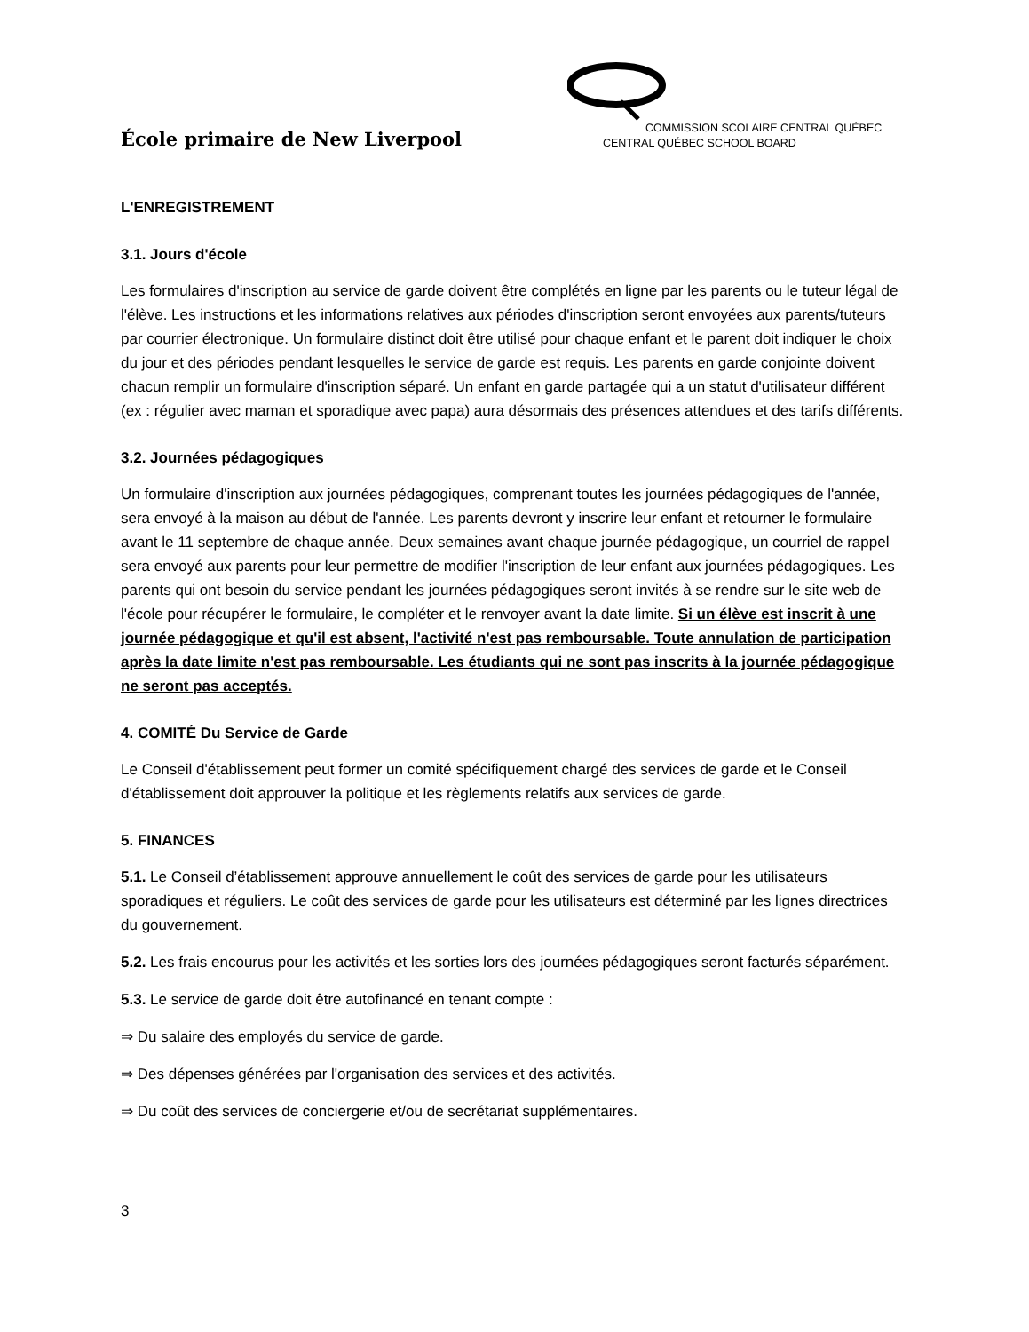École primaire de New Liverpool
COMMISSION SCOLAIRE CENTRAL QUÉBEC
CENTRAL QUÉBEC SCHOOL BOARD
L'ENREGISTREMENT
3.1. Jours d'école
Les formulaires d'inscription au service de garde doivent être complétés en ligne par les parents ou le tuteur légal de l'élève. Les instructions et les informations relatives aux périodes d'inscription seront envoyées aux parents/tuteurs par courrier électronique. Un formulaire distinct doit être utilisé pour chaque enfant et le parent doit indiquer le choix du jour et des périodes pendant lesquelles le service de garde est requis. Les parents en garde conjointe doivent chacun remplir un formulaire d'inscription séparé. Un enfant en garde partagée qui a un statut d'utilisateur différent (ex : régulier avec maman et sporadique avec papa) aura désormais des présences attendues et des tarifs différents.
3.2. Journées pédagogiques
Un formulaire d'inscription aux journées pédagogiques, comprenant toutes les journées pédagogiques de l'année, sera envoyé à la maison au début de l'année. Les parents devront y inscrire leur enfant et retourner le formulaire avant le 11 septembre de chaque année. Deux semaines avant chaque journée pédagogique, un courriel de rappel sera envoyé aux parents pour leur permettre de modifier l'inscription de leur enfant aux journées pédagogiques. Les parents qui ont besoin du service pendant les journées pédagogiques seront invités à se rendre sur le site web de l'école pour récupérer le formulaire, le compléter et le renvoyer avant la date limite. Si un élève est inscrit à une journée pédagogique et qu'il est absent, l'activité n'est pas remboursable. Toute annulation de participation après la date limite n'est pas remboursable. Les étudiants qui ne sont pas inscrits à la journée pédagogique ne seront pas acceptés.
4. COMITÉ Du Service de Garde
Le Conseil d'établissement peut former un comité spécifiquement chargé des services de garde et le Conseil d'établissement doit approuver la politique et les règlements relatifs aux services de garde.
5. FINANCES
5.1. Le Conseil d’établissement approuve annuellement le coût des services de garde pour les utilisateurs sporadiques et réguliers. Le coût des services de garde pour les utilisateurs est déterminé par les lignes directrices du gouvernement.
5.2. Les frais encourus pour les activités et les sorties lors des journées pédagogiques seront facturés séparément.
5.3. Le service de garde doit être autofinancé en tenant compte :
⇒ Du salaire des employés du service de garde.
⇒ Des dépenses générées par l'organisation des services et des activités.
⇒ Du coût des services de conciergerie et/ou de secrétariat supplémentaires.
3